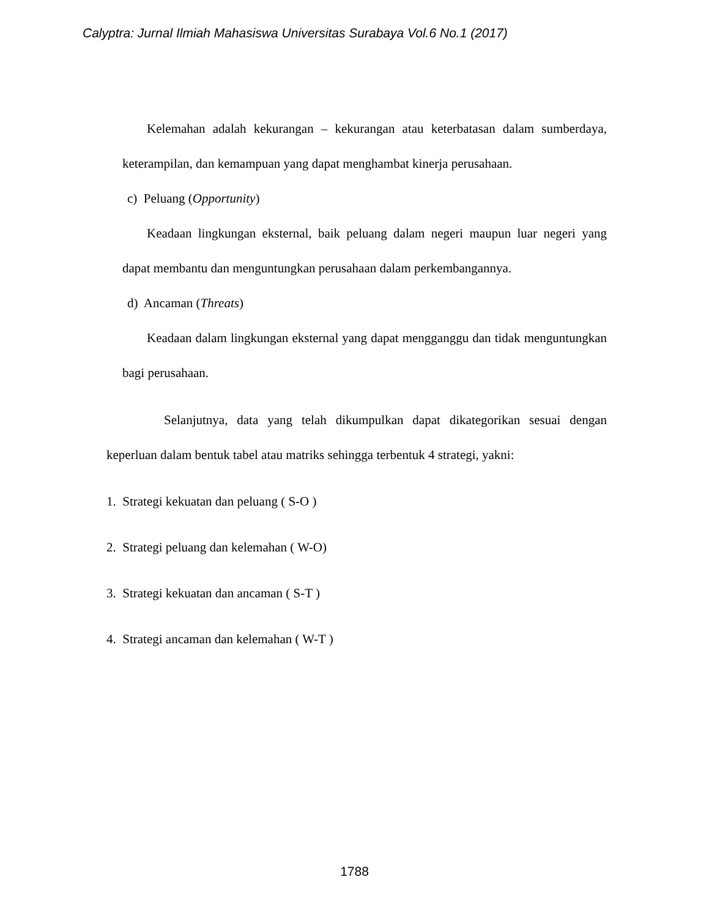Calyptra: Jurnal Ilmiah Mahasiswa Universitas Surabaya Vol.6 No.1 (2017)
Kelemahan adalah kekurangan – kekurangan atau keterbatasan dalam sumberdaya, keterampilan, dan kemampuan yang dapat menghambat kinerja perusahaan.
c) Peluang (Opportunity)
Keadaan lingkungan eksternal, baik peluang dalam negeri maupun luar negeri yang dapat membantu dan menguntungkan perusahaan dalam perkembangannya.
d) Ancaman (Threats)
Keadaan dalam lingkungan eksternal yang dapat mengganggu dan tidak menguntungkan bagi perusahaan.
Selanjutnya, data yang telah dikumpulkan dapat dikategorikan sesuai dengan keperluan dalam bentuk tabel atau matriks sehingga terbentuk 4 strategi, yakni:
1. Strategi kekuatan dan peluang ( S-O )
2. Strategi peluang dan kelemahan ( W-O)
3. Strategi kekuatan dan ancaman ( S-T )
4. Strategi ancaman dan kelemahan ( W-T )
1788